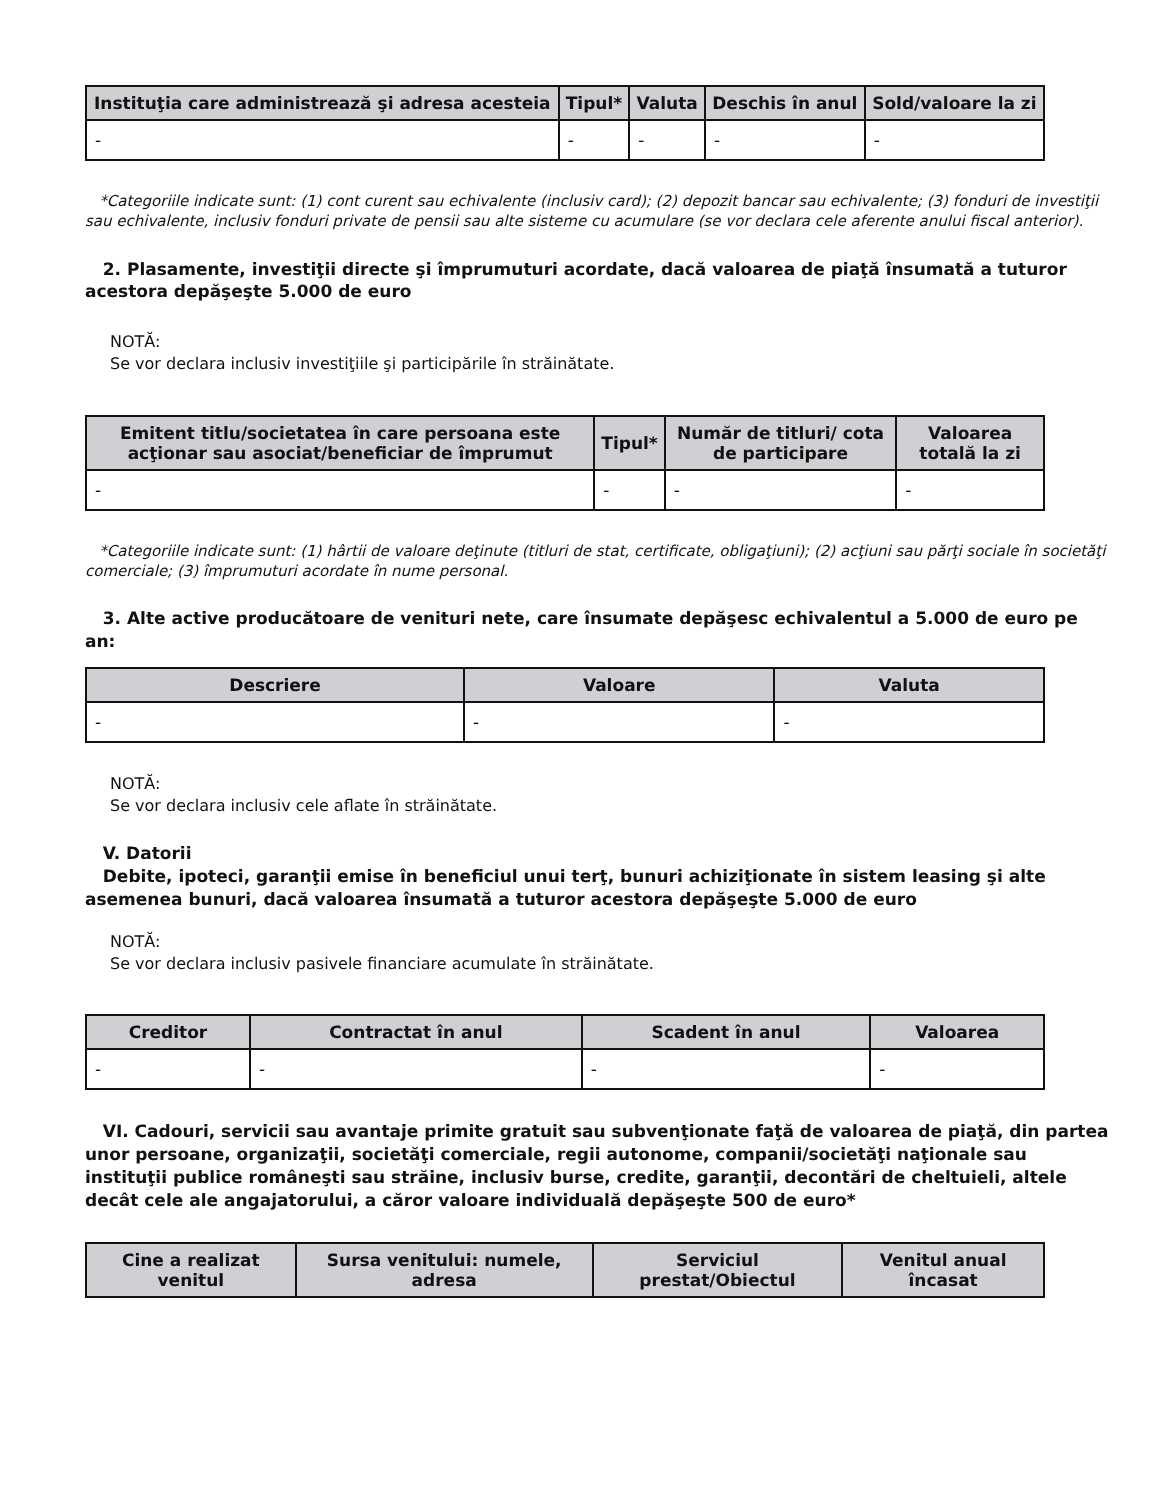| Instituţia care administrează şi adresa acesteia | Tipul* | Valuta | Deschis în anul | Sold/valoare la zi |
| --- | --- | --- | --- | --- |
| - | - | - | - | - |
*Categoriile indicate sunt: (1) cont curent sau echivalente (inclusiv card); (2) depozit bancar sau echivalente; (3) fonduri de investiţii sau echivalente, inclusiv fonduri private de pensii sau alte sisteme cu acumulare (se vor declara cele aferente anului fiscal anterior).
2. Plasamente, investiţii directe şi împrumuturi acordate, dacă valoarea de piaţă însumată a tuturor acestora depăşeşte 5.000 de euro
NOTĂ:
Se vor declara inclusiv investiţiile şi participările în străinătate.
| Emitent titlu/societatea în care persoana este acţionar sau asociat/beneficiar de împrumut | Tipul* | Număr de titluri/ cota de participare | Valoarea totală la zi |
| --- | --- | --- | --- |
| - | - | - | - |
*Categoriile indicate sunt: (1) hârtii de valoare deţinute (titluri de stat, certificate, obligaţiuni); (2) acţiuni sau părţi sociale în societăţi comerciale; (3) împrumuturi acordate în nume personal.
3. Alte active producătoare de venituri nete, care însumate depăşesc echivalentul a 5.000 de euro pe an:
| Descriere | Valoare | Valuta |
| --- | --- | --- |
| - | - | - |
NOTĂ:
Se vor declara inclusiv cele aflate în străinătate.
V. Datorii
Debite, ipoteci, garanţii emise în beneficiul unui terţ, bunuri achiziţionate în sistem leasing şi alte asemenea bunuri, dacă valoarea însumată a tuturor acestora depăşeşte 5.000 de euro
NOTĂ:
Se vor declara inclusiv pasivele financiare acumulate în străinătate.
| Creditor | Contractat în anul | Scadent în anul | Valoarea |
| --- | --- | --- | --- |
| - | - | - | - |
VI. Cadouri, servicii sau avantaje primite gratuit sau subvenţionate faţă de valoarea de piaţă, din partea unor persoane, organizaţii, societăţi comerciale, regii autonome, companii/societăţi naţionale sau instituţii publice româneşti sau străine, inclusiv burse, credite, garanţii, decontări de cheltuieli, altele decât cele ale angajatorului, a căror valoare individuală depăşeşte 500 de euro*
| Cine a realizat venitul | Sursa venitului: numele, adresa | Serviciul prestat/Obiectul | Venitul anual încasat |
| --- | --- | --- | --- |